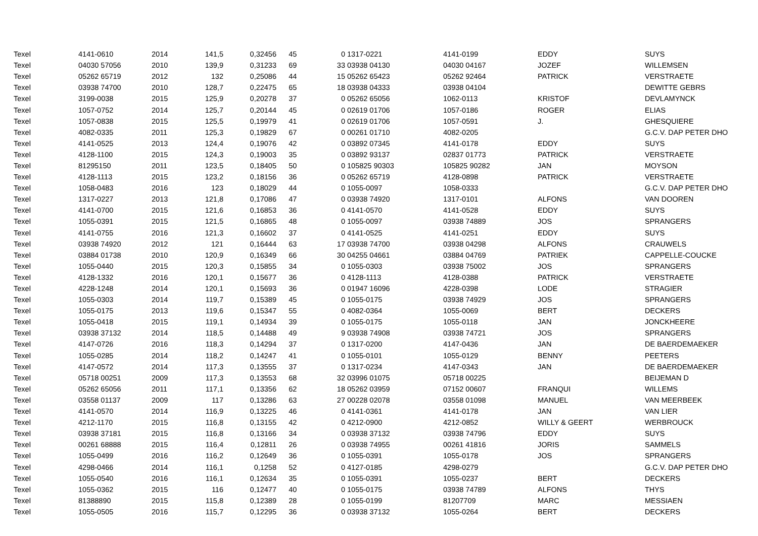| Texel | 4141-0610 | 2014 | 141,5 | 0,32456 | 45 | 0 | 1317-0221 | 4141-0199 | EDDY | SUYS |
| Texel | 04030 57056 | 2010 | 139,9 | 0,31233 | 69 | 33 | 03938 04130 | 04030 04167 | JOZEF | WILLEMSEN |
| Texel | 05262 65719 | 2012 | 132 | 0,25086 | 44 | 15 | 05262 65423 | 05262 92464 | PATRICK | VERSTRAETE |
| Texel | 03938 74700 | 2010 | 128,7 | 0,22475 | 65 | 18 | 03938 04333 | 03938 04104 | | DEWITTE GEBRS |
| Texel | 3199-0038 | 2015 | 125,9 | 0,20278 | 37 | 0 | 05262 65056 | 1062-0113 | KRISTOF | DEVLAMYNCK |
| Texel | 1057-0752 | 2014 | 125,7 | 0,20144 | 45 | 0 | 02619 01706 | 1057-0186 | ROGER | ELIAS |
| Texel | 1057-0838 | 2015 | 125,5 | 0,19979 | 41 | 0 | 02619 01706 | 1057-0591 | J. | GHESQUIERE |
| Texel | 4082-0335 | 2011 | 125,3 | 0,19829 | 67 | 0 | 00261 01710 | 4082-0205 | | G.C.V. DAP PETER DHO |
| Texel | 4141-0525 | 2013 | 124,4 | 0,19076 | 42 | 0 | 03892 07345 | 4141-0178 | EDDY | SUYS |
| Texel | 4128-1100 | 2015 | 124,3 | 0,19003 | 35 | 0 | 03892 93137 | 02837 01773 | PATRICK | VERSTRAETE |
| Texel | 81295150 | 2011 | 123,5 | 0,18405 | 50 | 0 | 105825 90303 | 105825 90282 | JAN | MOYSON |
| Texel | 4128-1113 | 2015 | 123,2 | 0,18156 | 36 | 0 | 05262 65719 | 4128-0898 | PATRICK | VERSTRAETE |
| Texel | 1058-0483 | 2016 | 123 | 0,18029 | 44 | 0 | 1055-0097 | 1058-0333 | | G.C.V. DAP PETER DHO |
| Texel | 1317-0227 | 2013 | 121,8 | 0,17086 | 47 | 0 | 03938 74920 | 1317-0101 | ALFONS | VAN DOOREN |
| Texel | 4141-0700 | 2015 | 121,6 | 0,16853 | 36 | 0 | 4141-0570 | 4141-0528 | EDDY | SUYS |
| Texel | 1055-0391 | 2015 | 121,5 | 0,16865 | 48 | 0 | 1055-0097 | 03938 74889 | JOS | SPRANGERS |
| Texel | 4141-0755 | 2016 | 121,3 | 0,16602 | 37 | 0 | 4141-0525 | 4141-0251 | EDDY | SUYS |
| Texel | 03938 74920 | 2012 | 121 | 0,16444 | 63 | 17 | 03938 74700 | 03938 04298 | ALFONS | CRAUWELS |
| Texel | 03884 01738 | 2010 | 120,9 | 0,16349 | 66 | 30 | 04255 04661 | 03884 04769 | PATRIEK | CAPPELLE-COUCKE |
| Texel | 1055-0440 | 2015 | 120,3 | 0,15855 | 34 | 0 | 1055-0303 | 03938 75002 | JOS | SPRANGERS |
| Texel | 4128-1332 | 2016 | 120,1 | 0,15677 | 36 | 0 | 4128-1113 | 4128-0388 | PATRICK | VERSTRAETE |
| Texel | 4228-1248 | 2014 | 120,1 | 0,15693 | 36 | 0 | 01947 16096 | 4228-0398 | LODE | STRAGIER |
| Texel | 1055-0303 | 2014 | 119,7 | 0,15389 | 45 | 0 | 1055-0175 | 03938 74929 | JOS | SPRANGERS |
| Texel | 1055-0175 | 2013 | 119,6 | 0,15347 | 55 | 0 | 4082-0364 | 1055-0069 | BERT | DECKERS |
| Texel | 1055-0418 | 2015 | 119,1 | 0,14934 | 39 | 0 | 1055-0175 | 1055-0118 | JAN | JONCKHEERE |
| Texel | 03938 37132 | 2014 | 118,5 | 0,14488 | 49 | 9 | 03938 74908 | 03938 74721 | JOS | SPRANGERS |
| Texel | 4147-0726 | 2016 | 118,3 | 0,14294 | 37 | 0 | 1317-0200 | 4147-0436 | JAN | DE BAERDEMAEKER |
| Texel | 1055-0285 | 2014 | 118,2 | 0,14247 | 41 | 0 | 1055-0101 | 1055-0129 | BENNY | PEETERS |
| Texel | 4147-0572 | 2014 | 117,3 | 0,13555 | 37 | 0 | 1317-0234 | 4147-0343 | JAN | DE BAERDEMAEKER |
| Texel | 05718 00251 | 2009 | 117,3 | 0,13553 | 68 | 32 | 03996 01075 | 05718 00225 | | BEIJEMAN D |
| Texel | 05262 65056 | 2011 | 117,1 | 0,13356 | 62 | 18 | 05262 03959 | 07152 00607 | FRANQUI | WILLEMS |
| Texel | 03558 01137 | 2009 | 117 | 0,13286 | 63 | 27 | 00228 02078 | 03558 01098 | MANUEL | VAN MEERBEEK |
| Texel | 4141-0570 | 2014 | 116,9 | 0,13225 | 46 | 0 | 4141-0361 | 4141-0178 | JAN | VAN LIER |
| Texel | 4212-1170 | 2015 | 116,8 | 0,13155 | 42 | 0 | 4212-0900 | 4212-0852 | WILLY & GEERT | WERBROUCK |
| Texel | 03938 37181 | 2015 | 116,8 | 0,13166 | 34 | 0 | 03938 37132 | 03938 74796 | EDDY | SUYS |
| Texel | 00261 68888 | 2015 | 116,4 | 0,12811 | 26 | 0 | 03938 74955 | 00261 41816 | JORIS | SAMMELS |
| Texel | 1055-0499 | 2016 | 116,2 | 0,12649 | 36 | 0 | 1055-0391 | 1055-0178 | JOS | SPRANGERS |
| Texel | 4298-0466 | 2014 | 116,1 | 0,1258 | 52 | 0 | 4127-0185 | 4298-0279 | | G.C.V. DAP PETER DHO |
| Texel | 1055-0540 | 2016 | 116,1 | 0,12634 | 35 | 0 | 1055-0391 | 1055-0237 | BERT | DECKERS |
| Texel | 1055-0362 | 2015 | 116 | 0,12477 | 40 | 0 | 1055-0175 | 03938 74789 | ALFONS | THYS |
| Texel | 81388890 | 2015 | 115,8 | 0,12389 | 28 | 0 | 1055-0199 | 81207709 | MARC | MESSIAEN |
| Texel | 1055-0505 | 2016 | 115,7 | 0,12295 | 36 | 0 | 03938 37132 | 1055-0264 | BERT | DECKERS |